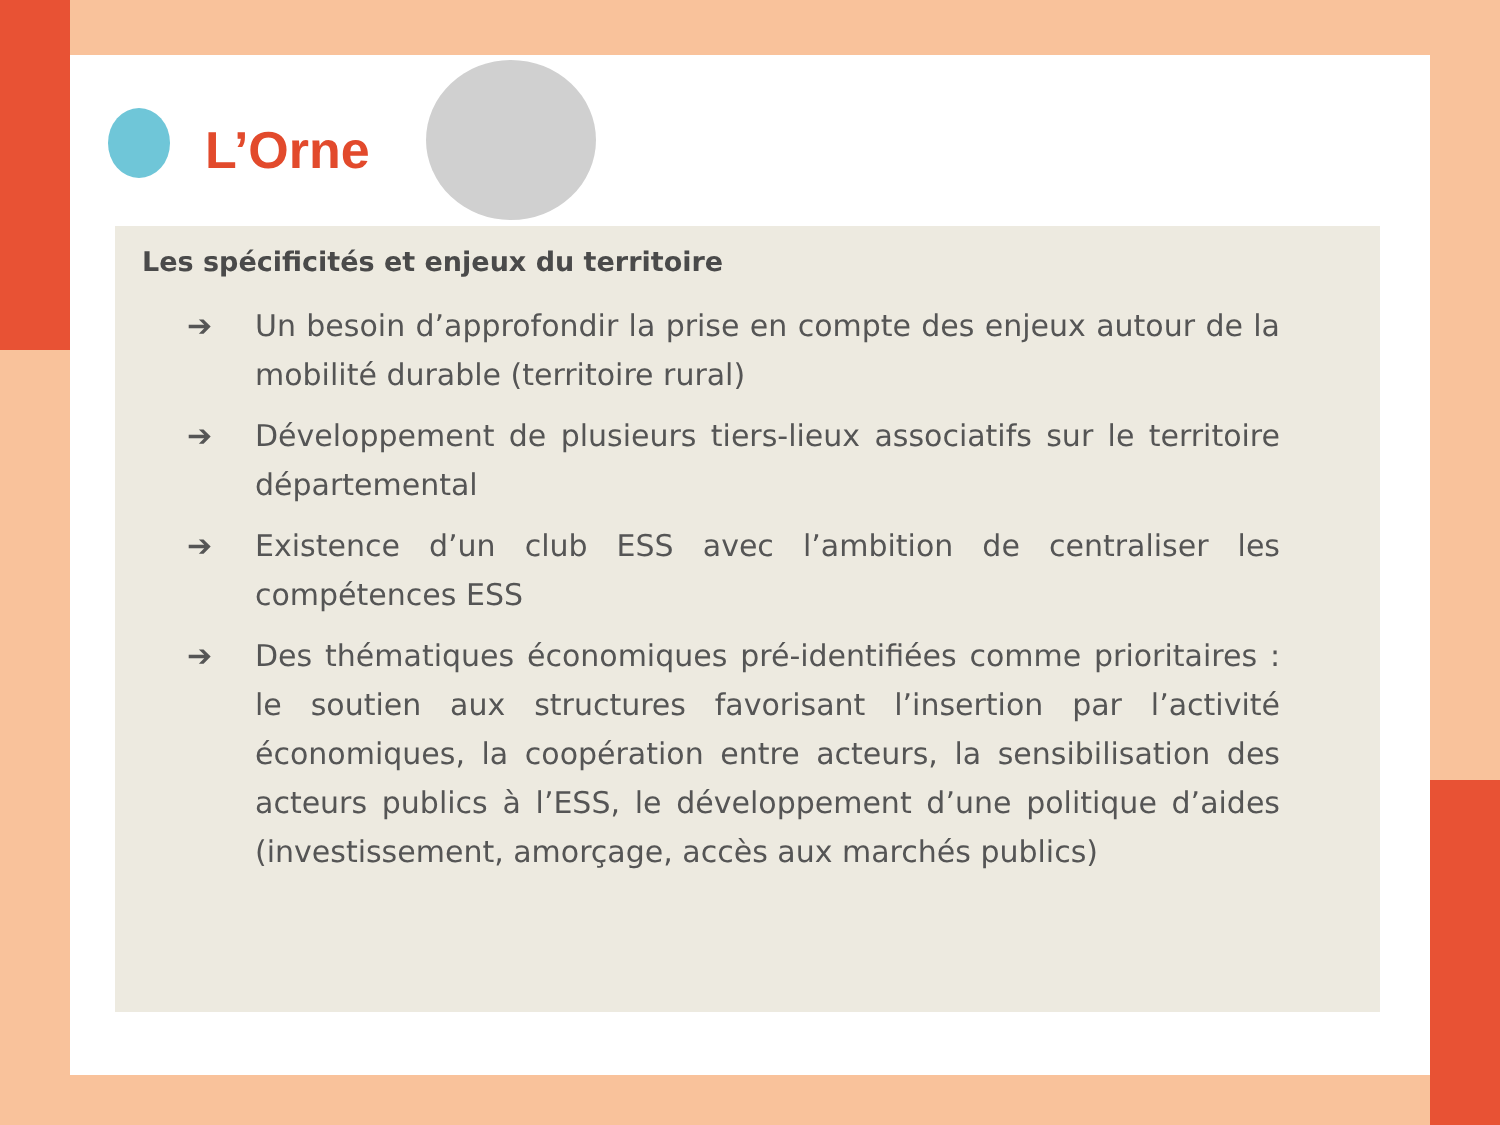L’Orne
Les spécificités et enjeux du territoire
➔ Un besoin d’approfondir la prise en compte des enjeux autour de la mobilité durable (territoire rural)
➔ Développement de plusieurs tiers-lieux associatifs sur le territoire départemental
➔ Existence d’un club ESS avec l’ambition de centraliser les compétences ESS
➔ Des thématiques économiques pré-identifiées comme prioritaires : le soutien aux structures favorisant l’insertion par l’activité économiques, la coopération entre acteurs, la sensibilisation des acteurs publics à l’ESS, le développement d’une politique d’aides (investissement, amorçage, accès aux marchés publics)